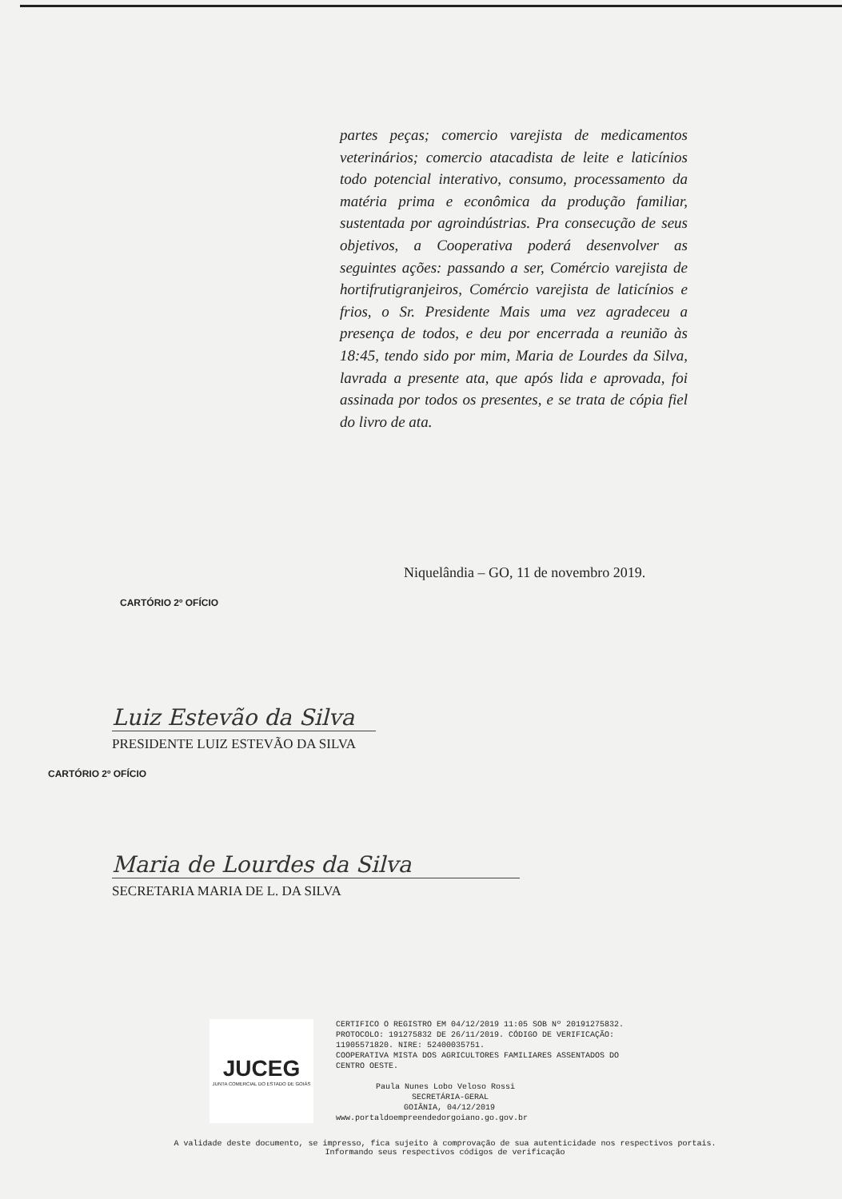partes peças; comercio varejista de medicamentos veterinários; comercio atacadista de leite e laticínios todo potencial interativo, consumo, processamento da matéria prima e econômica da produção familiar, sustentada por agroindústrias. Pra consecução de seus objetivos, a Cooperativa poderá desenvolver as seguintes ações: passando a ser, Comércio varejista de hortifrutigranjeiros, Comércio varejista de laticínios e frios, o Sr. Presidente Mais uma vez agradeceu a presença de todos, e deu por encerrada a reunião às 18:45, tendo sido por mim, Maria de Lourdes da Silva, lavrada a presente ata, que após lida e aprovada, foi assinada por todos os presentes, e se trata de cópia fiel do livro de ata.
Niquelândia – GO, 11 de novembro 2019.
CARTÓRIO 2º OFÍCIO
Luiz Estevão da Silva
PRESIDENTE LUIZ ESTEVÃO DA SILVA
CARTÓRIO 2º OFÍCIO
Maria de Lourdes da Silva
SECRETARIA MARIA DE L. DA SILVA
JUCEG
JUNTA COMERCIAL DO ESTADO DE GOIÁS
CERTIFICO O REGISTRO EM 04/12/2019 11:05 SOB Nº 20191275832.
PROTOCOLO: 191275832 DE 26/11/2019. CÓDIGO DE VERIFICAÇÃO:
11905571820. NIRE: 52400035751.
COOPERATIVA MISTA DOS AGRICULTORES FAMILIARES ASSENTADOS DO
CENTRO OESTE.
Paula Nunes Lobo Veloso Rossi
SECRETÁRIA-GERAL
GOIÂNIA, 04/12/2019
www.portaldoempreendedorgoiano.go.gov.br
A validade deste documento, se impresso, fica sujeito à comprovação de sua autenticidade nos respectivos portais.
Informando seus respectivos códigos de verificação